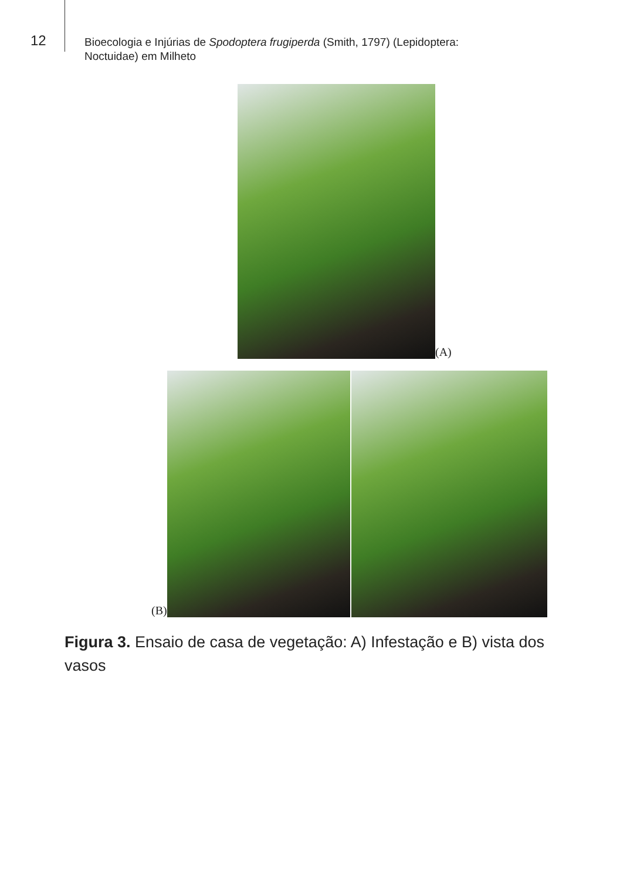12
Bioecologia e Injúrias de Spodoptera frugiperda (Smith, 1797) (Lepidoptera:
Noctuidae) em Milheto
(A)
(B)
Figura 3. Ensaio de casa de vegetação: A) Infestação e B) vista dos vasos